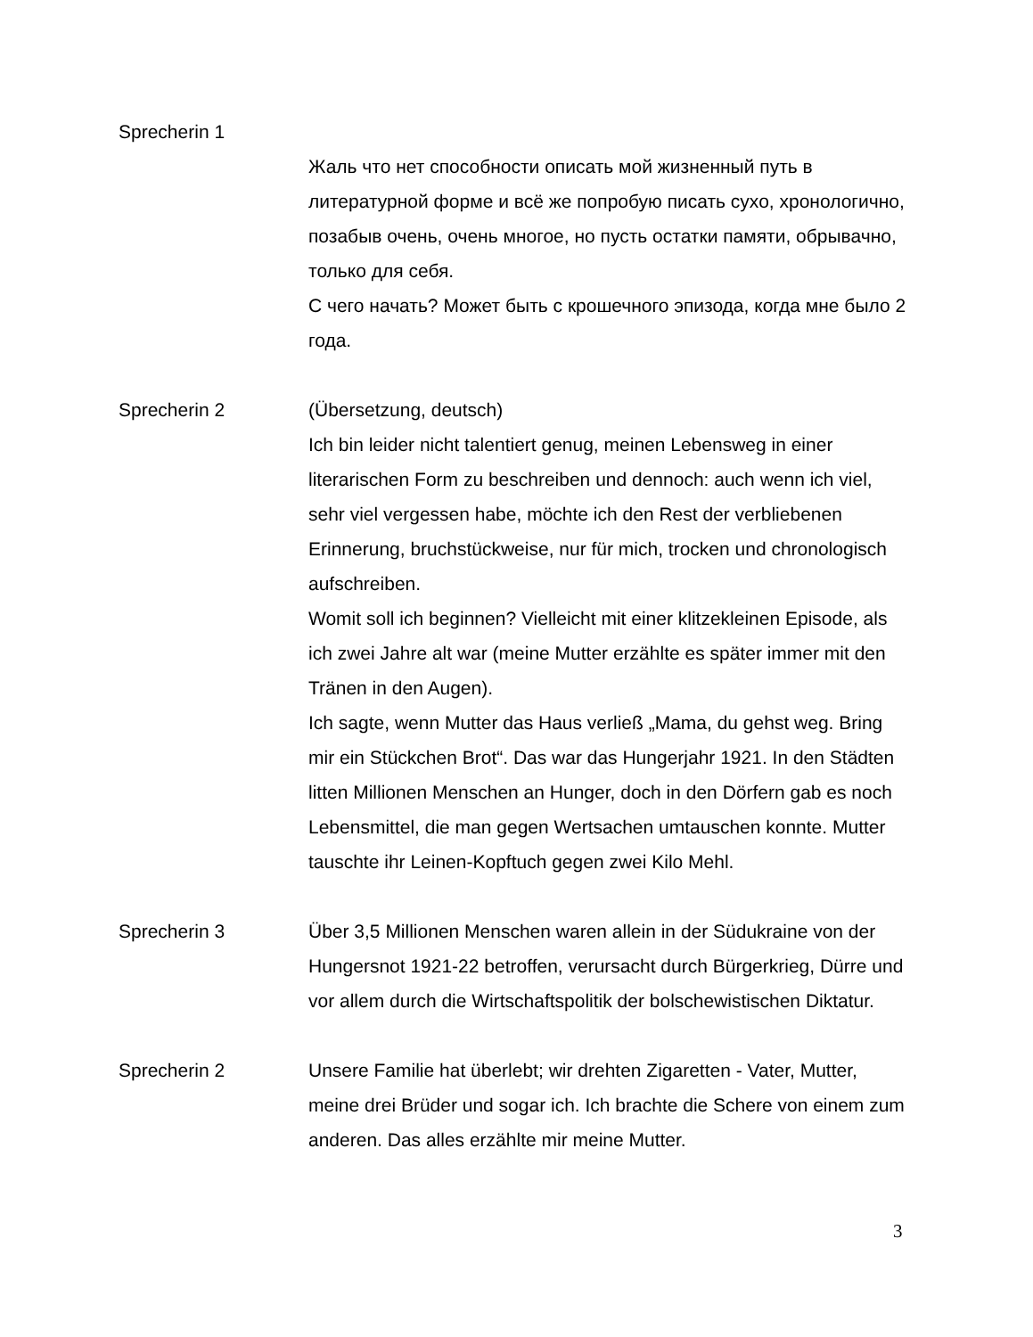Sprecherin 1
Жаль что нет способности описать мой жизненный путь в литературной форме и всё же попробую писать сухо, хронологично, позабыв очень, очень многое, но пусть остатки памяти, обрывачно, только для себя.
С чего начать? Может быть с крошечного эпизода, когда мне было 2 года.
Sprecherin 2 (Übersetzung, deutsch)
Ich bin leider nicht talentiert genug, meinen Lebensweg in einer literarischen Form zu beschreiben und dennoch: auch wenn ich viel, sehr viel vergessen habe, möchte ich den Rest der verbliebenen Erinnerung, bruchstückweise, nur für mich, trocken und chronologisch aufschreiben.
Womit soll ich beginnen? Vielleicht mit einer klitzekleinen Episode, als ich zwei Jahre alt war (meine Mutter erzählte es später immer mit den Tränen in den Augen).
Ich sagte, wenn Mutter das Haus verließ „Mama, du gehst weg. Bring mir ein Stückchen Brot“. Das war das Hungerjahr 1921. In den Städten litten Millionen Menschen an Hunger, doch in den Dörfern gab es noch Lebensmittel, die man gegen Wertsachen umtauschen konnte. Mutter tauschte ihr Leinen-Kopftuch gegen zwei Kilo Mehl.
Sprecherin 3 Über 3,5 Millionen Menschen waren allein in der Südukraine von der Hungersnot 1921-22 betroffen, verursacht durch Bürgerkrieg, Dürre und vor allem durch die Wirtschaftspolitik der bolschewistischen Diktatur.
Sprecherin 2 Unsere Familie hat überlebt; wir drehten Zigaretten - Vater, Mutter, meine drei Brüder und sogar ich. Ich brachte die Schere von einem zum anderen. Das alles erzählte mir meine Mutter.
3